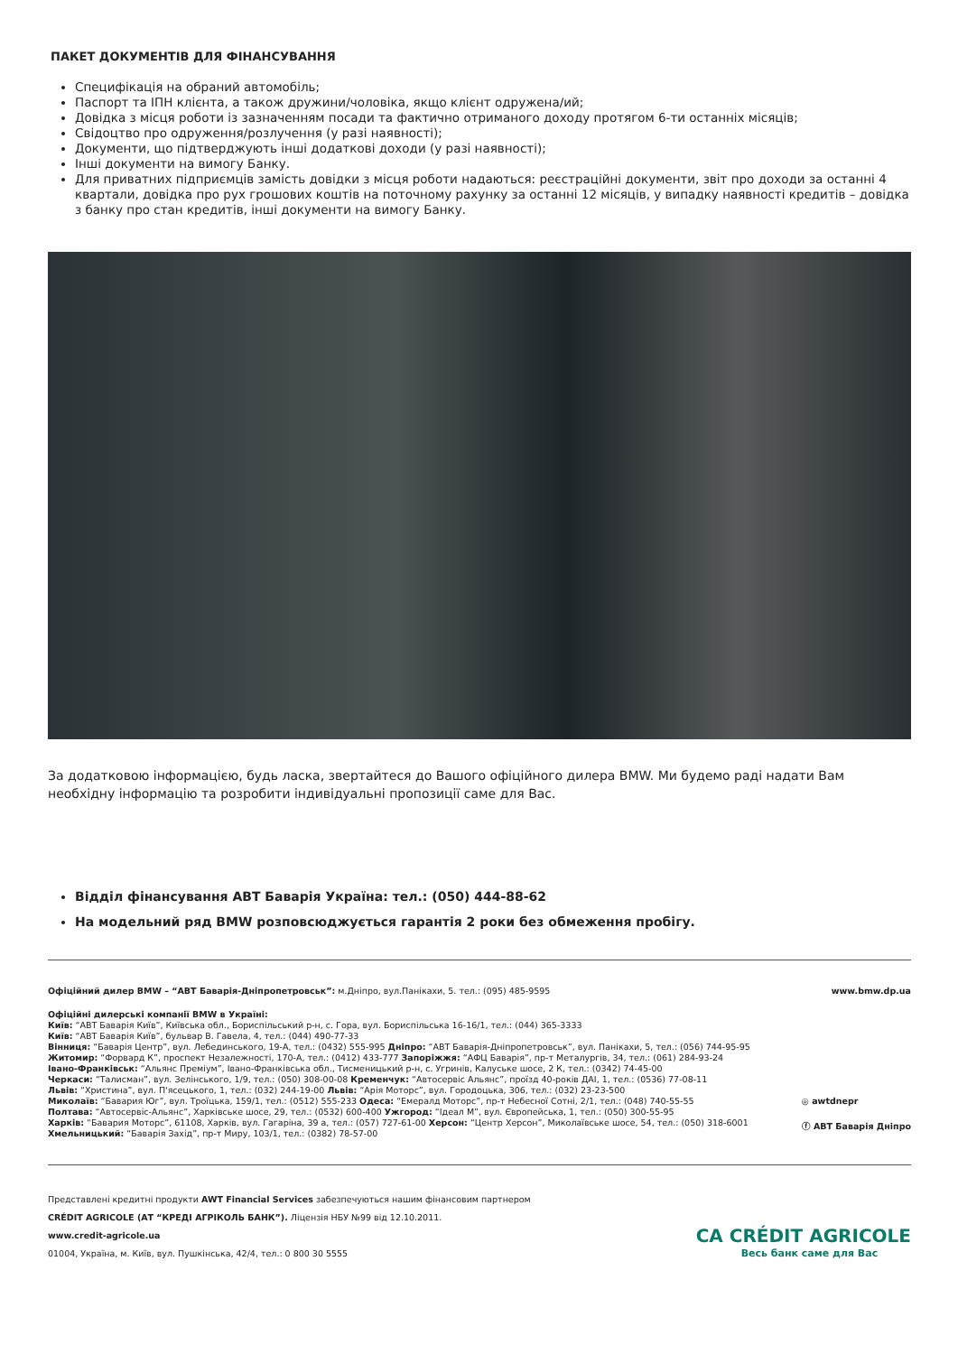ПАКЕТ ДОКУМЕНТІВ ДЛЯ ФІНАНСУВАННЯ
Специфікація на обраний автомобіль;
Паспорт та ІПН клієнта, а також дружини/чоловіка, якщо клієнт одружена/ий;
Довідка з місця роботи із зазначенням посади та фактично отриманого доходу протягом 6-ти останніх місяців;
Свідоцтво про одруження/розлучення (у разі наявності);
Документи, що підтверджують інші додаткові доходи (у разі наявності);
Інші документи на вимогу Банку.
Для приватних підприємців замість довідки з місця роботи надаються: реєстраційні документи, звіт про доходи за останні 4 квартали, довідка про рух грошових коштів на поточному рахунку за останні 12 місяців, у випадку наявності кредитів – довідка з банку про стан кредитів, інші документи на вимогу Банку.
За додатковою інформацією, будь ласка, звертайтеся до Вашого офіційного дилера BMW. Ми будемо раді надати Вам необхідну інформацію та розробити індивідуальні пропозиції саме для Вас.
Відділ фінансування АВТ Баварія Україна: тел.: (050) 444-88-62
На модельний ряд BMW розповсюджується гарантія 2 роки без обмеження пробігу.
Офіційний дилер BMW – “АВТ Баварія-Дніпропетровськ”: м.Дніпро, вул.Панікахи, 5. тел.: (095) 485-9595
www.bmw.dp.ua
Офіційні дилерські компанії BMW в Україні:
Київ: “АВТ Баварія Київ”, Київська обл., Бориспільський р-н, с. Гора, вул. Бориспільська 16-16/1, тел.: (044) 365-3333
Київ: “АВТ Баварія Київ”, бульвар В. Гавела, 4, тел.: (044) 490-77-33
Вінниця: “Баварія Центр”, вул. Лебединського, 19-А, тел.: (0432) 555-995 Дніпро: “АВТ Баварія-Дніпропетровськ”, вул. Панікахи, 5, тел.: (056) 744-95-95
Житомир: “Форвард К”, проспект Незалежності, 170-А, тел.: (0412) 433-777 Запоріжжя: “АФЦ Баварія”, пр-т Металургів, 34, тел.: (061) 284-93-24
Івано-Франківськ: “Альянс Преміум”, Івано-Франківська обл., Тисменицький р-н, с. Угринів, Калуське шосе, 2 К, тел.: (0342) 74-45-00
Черкаси: “Талисман”, вул. Зелінського, 1/9, тел.: (050) 308-00-08 Кременчук: “Автосервіс Альянс”, проїзд 40-років ДАІ, 1, тел.: (0536) 77-08-11
Львів: “Христина”, вул. П'ясецького, 1, тел.: (032) 244-19-00 Львів: “Арія Моторс”, вул. Городоцька, 306, тел.: (032) 23-23-500
Миколаїв: “Бавария Юг”, вул. Троїцька, 159/1, тел.: (0512) 555-233 Одеса: “Емералд Моторс”, пр-т Небесної Сотні, 2/1, тел.: (048) 740-55-55
Полтава: “Автосервіс-Альянс”, Харківське шосе, 29, тел.: (0532) 600-400 Ужгород: “Ідеал М”, вул. Європейська, 1, тел.: (050) 300-55-95
Харків: “Бавария Моторс”, 61108, Харків, вул. Гагаріна, 39 а, тел.: (057) 727-61-00 Херсон: “Центр Херсон”, Миколаївське шосе, 54, тел.: (050) 318-6001
Хмельницький: “Баварія Захід”, пр-т Миру, 103/1, тел.: (0382) 78-57-00
◎ awtdnepr
ⓕ АВТ Баварія Дніпро
Представлені кредитні продукти AWT Financial Services забезпечуються нашим фінансовим партнером
CRÉDIT AGRICOLE (АТ “КРЕДІ АГРІКОЛЬ БАНК”). Ліцензія НБУ №99 від 12.10.2011.
www.credit-agricole.ua
01004, Україна, м. Київ, вул. Пушкінська, 42/4, тел.: 0 800 30 5555
CA CRÉDIT AGRICOLE
Весь банк саме для Вас